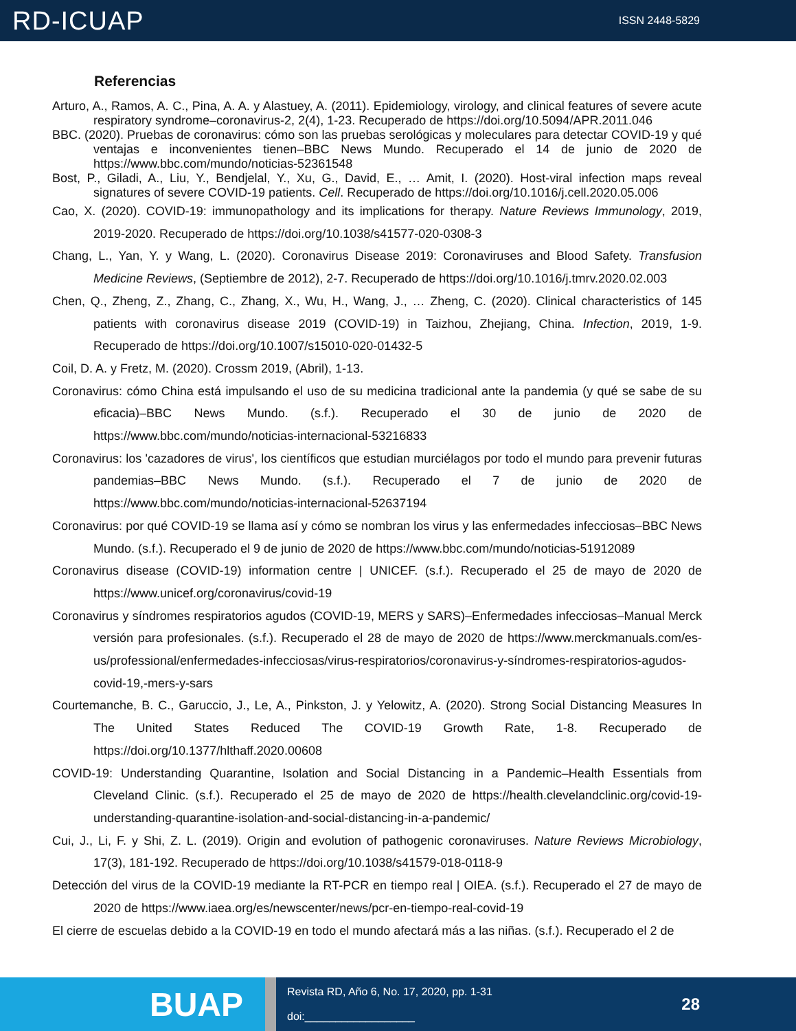RD-ICUAP
ISSN 2448-5829
Referencias
Arturo, A., Ramos, A. C., Pina, A. A. y Alastuey, A. (2011). Epidemiology, virology, and clinical features of severe acute respiratory syndrome–coronavirus-2, 2(4), 1-23. Recuperado de https://doi.org/10.5094/APR.2011.046
BBC. (2020). Pruebas de coronavirus: cómo son las pruebas serológicas y moleculares para detectar COVID-19 y qué ventajas e inconvenientes tienen–BBC News Mundo. Recuperado el 14 de junio de 2020 de https://www.bbc.com/mundo/noticias-52361548
Bost, P., Giladi, A., Liu, Y., Bendjelal, Y., Xu, G., David, E., … Amit, I. (2020). Host-viral infection maps reveal signatures of severe COVID-19 patients. Cell. Recuperado de https://doi.org/10.1016/j.cell.2020.05.006
Cao, X. (2020). COVID-19: immunopathology and its implications for therapy. Nature Reviews Immunology, 2019, 2019-2020. Recuperado de https://doi.org/10.1038/s41577-020-0308-3
Chang, L., Yan, Y. y Wang, L. (2020). Coronavirus Disease 2019: Coronaviruses and Blood Safety. Transfusion Medicine Reviews, (Septiembre de 2012), 2-7. Recuperado de https://doi.org/10.1016/j.tmrv.2020.02.003
Chen, Q., Zheng, Z., Zhang, C., Zhang, X., Wu, H., Wang, J., … Zheng, C. (2020). Clinical characteristics of 145 patients with coronavirus disease 2019 (COVID-19) in Taizhou, Zhejiang, China. Infection, 2019, 1-9. Recuperado de https://doi.org/10.1007/s15010-020-01432-5
Coil, D. A. y Fretz, M. (2020). Crossm 2019, (Abril), 1-13.
Coronavirus: cómo China está impulsando el uso de su medicina tradicional ante la pandemia (y qué se sabe de su eficacia)–BBC News Mundo. (s.f.). Recuperado el 30 de junio de 2020 de https://www.bbc.com/mundo/noticias-internacional-53216833
Coronavirus: los 'cazadores de virus', los científicos que estudian murciélagos por todo el mundo para prevenir futuras pandemias–BBC News Mundo. (s.f.). Recuperado el 7 de junio de 2020 de https://www.bbc.com/mundo/noticias-internacional-52637194
Coronavirus: por qué COVID-19 se llama así y cómo se nombran los virus y las enfermedades infecciosas–BBC News Mundo. (s.f.). Recuperado el 9 de junio de 2020 de https://www.bbc.com/mundo/noticias-51912089
Coronavirus disease (COVID-19) information centre | UNICEF. (s.f.). Recuperado el 25 de mayo de 2020 de https://www.unicef.org/coronavirus/covid-19
Coronavirus y síndromes respiratorios agudos (COVID-19, MERS y SARS)–Enfermedades infecciosas–Manual Merck versión para profesionales. (s.f.). Recuperado el 28 de mayo de 2020 de https://www.merckmanuals.com/es-us/professional/enfermedades-infecciosas/virus-respiratorios/coronavirus-y-síndromes-respiratorios-agudos-covid-19,-mers-y-sars
Courtemanche, B. C., Garuccio, J., Le, A., Pinkston, J. y Yelowitz, A. (2020). Strong Social Distancing Measures In The United States Reduced The COVID-19 Growth Rate, 1-8. Recuperado de https://doi.org/10.1377/hlthaff.2020.00608
COVID-19: Understanding Quarantine, Isolation and Social Distancing in a Pandemic–Health Essentials from Cleveland Clinic. (s.f.). Recuperado el 25 de mayo de 2020 de https://health.clevelandclinic.org/covid-19-understanding-quarantine-isolation-and-social-distancing-in-a-pandemic/
Cui, J., Li, F. y Shi, Z. L. (2019). Origin and evolution of pathogenic coronaviruses. Nature Reviews Microbiology, 17(3), 181-192. Recuperado de https://doi.org/10.1038/s41579-018-0118-9
Detección del virus de la COVID-19 mediante la RT-PCR en tiempo real | OIEA. (s.f.). Recuperado el 27 de mayo de 2020 de https://www.iaea.org/es/newscenter/news/pcr-en-tiempo-real-covid-19
El cierre de escuelas debido a la COVID-19 en todo el mundo afectará más a las niñas. (s.f.). Recuperado el 2 de
BUAP
Revista RD, Año 6, No. 17, 2020, pp. 1-31
doi:__________________
28